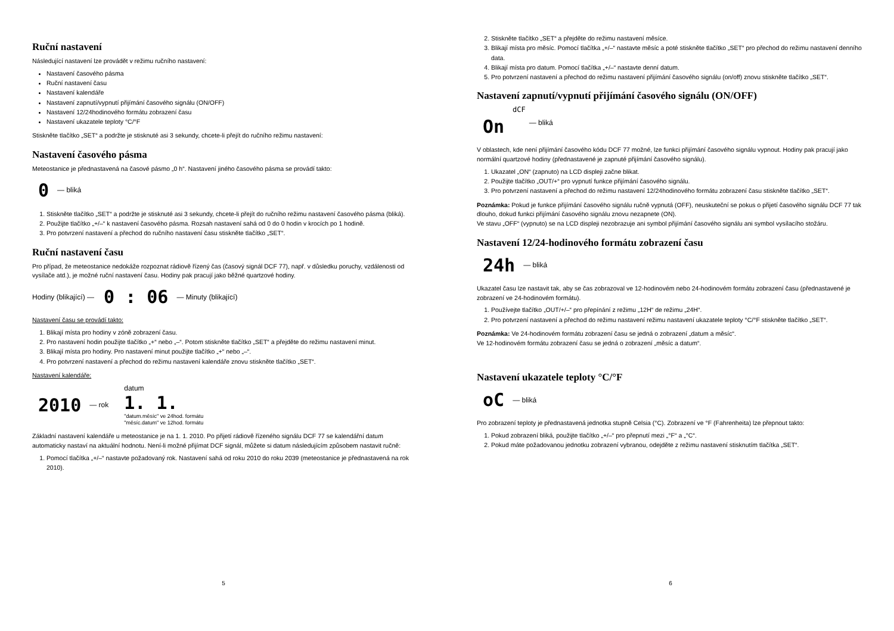Ruční nastavení
Následující nastavení lze provádět v režimu ručního nastavení:
Nastavení časového pásma
Ruční nastavení času
Nastavení kalendáře
Nastavení zapnutí/vypnutí přijímání časového signálu (ON/OFF)
Nastavení 12/24hodinového formátu zobrazení času
Nastavení ukazatele teploty °C/°F
Stiskněte tlačítko „SET“ a podržte je stisknuté asi 3 sekundy, chcete-li přejít do ručního režimu nastavení:
Nastavení časového pásma
Meteostanice je přednastavená na časové pásmo „0 h“. Nastavení jiného časového pásma se provádí takto:
0 — bliká
1. Stiskněte tlačítko „SET“ a podržte je stisknuté asi 3 sekundy, chcete-li přejít do ručního režimu nastavení časového pásma (bliká).
2. Použijte tlačítko „+/–“ k nastavení časového pásma. Rozsah nastavení sahá od 0 do 0 hodin v krocích po 1 hodině.
3. Pro potvrzení nastavení a přechod do ručního nastavení času stiskněte tlačítko „SET“.
Ruční nastavení času
Pro případ, že meteostanice nedokáže rozpoznat rádiově řízený čas (časový signál DCF 77), např. v důsledku poruchy, vzdálenosti od vysílače atd.), je možné ruční nastavení času. Hodiny pak pracují jako běžné quartzové hodiny.
Hodiny (blikající) — 0 : 06 — Minuty (blikající)
Nastavení času se provádí takto:
1. Blikají místa pro hodiny v zóně zobrazení času.
2. Pro nastavení hodin použijte tlačítko „+“ nebo „–“. Potom stiskněte tlačítko „SET“ a přejděte do režimu nastavení minut.
3. Blikají místa pro hodiny. Pro nastavení minut použijte tlačítko „+“ nebo „–“.
4. Pro potvrzení nastavení a přechod do režimu nastavení kalendáře znovu stiskněte tlačítko „SET“.
Nastavení kalendáře:
2010 — rok datum
1. 1.
"datum.měsíc" ve 24hod. formátu
"měsíc.datum" ve 12hod. formátu
Základní nastavení kalendáře u meteostanice je na 1. 1. 2010. Po přijetí rádiově řízeného signálu DCF 77 se kalendářní datum automaticky nastaví na aktuální hodnotu. Není-li možné přijímat DCF signál, můžete si datum následujícím způsobem nastavit ručně:
1. Pomocí tlačítka „+/–“ nastavte požadovaný rok. Nastavení sahá od roku 2010 do roku 2039 (meteostanice je přednastavená na rok 2010).
5
2. Stiskněte tlačítko „SET“ a přejděte do režimu nastavení měsíce.
3. Blikají místa pro měsíc. Pomocí tlačítka „+/–“ nastavte měsíc a poté stiskněte tlačítko „SET“ pro přechod do režimu nastavení denního data.
4. Blikají místa pro datum. Pomocí tlačítka „+/–“ nastavte denní datum.
5. Pro potvrzení nastavení a přechod do režimu nastavení přijímání časového signálu (on/off) znovu stiskněte tlačítko „SET“.
Nastavení zapnutí/vypnutí přijímání časového signálu (ON/OFF)
dCF
On — bliká
V oblastech, kde není přijímání časového kódu DCF 77 možné, lze funkci přijímání časového signálu vypnout. Hodiny pak pracují jako normální quartzové hodiny (přednastavené je zapnuté přijímání časového signálu).
1. Ukazatel „ON“ (zapnuto) na LCD displeji začne blikat.
2. Použijte tlačítko „OUT/+“ pro vypnutí funkce přijímání časového signálu.
3. Pro potvrzení nastavení a přechod do režimu nastavení 12/24hodinového formátu zobrazení času stiskněte tlačítko „SET“.
Poznámka: Pokud je funkce přijímání časového signálu ručně vypnutá (OFF), neuskuteční se pokus o přijetí časového signálu DCF 77 tak dlouho, dokud funkci přijímání časového signálu znovu nezapnete (ON).
Ve stavu „OFF“ (vypnuto) se na LCD displeji nezobrazuje ani symbol přijímání časového signálu ani symbol vysílacího stožáru.
Nastavení 12/24-hodinového formátu zobrazení času
24h — bliká
Ukazatel času lze nastavit tak, aby se čas zobrazoval ve 12-hodinovém nebo 24-hodinovém formátu zobrazení času (přednastavené je zobrazení ve 24-hodinovém formátu).
1. Používejte tlačítko „OUT/+/–“ pro přepínání z režimu „12H“ de režimu „24H“.
2. Pro potvrzení nastavení a přechod do režimu nastavení režimu nastavení ukazatele teploty °C/°F stiskněte tlačítko „SET“.
Poznámka: Ve 24-hodinovém formátu zobrazení času se jedná o zobrazení „datum a měsíc“.
Ve 12-hodinovém formátu zobrazení času se jedná o zobrazení „měsíc a datum“.
Nastavení ukazatele teploty °C/°F
oC — bliká
Pro zobrazení teploty je přednastavená jednotka stupně Celsia (°C). Zobrazení ve °F (Fahrenheita) lze přepnout takto:
1. Pokud zobrazení bliká, použijte tlačítko „+/–“ pro přepnutí mezi „°F“ a „°C“.
2. Pokud máte požadovanou jednotku zobrazení vybranou, odejděte z režimu nastavení stisknutím tlačítka „SET“.
6